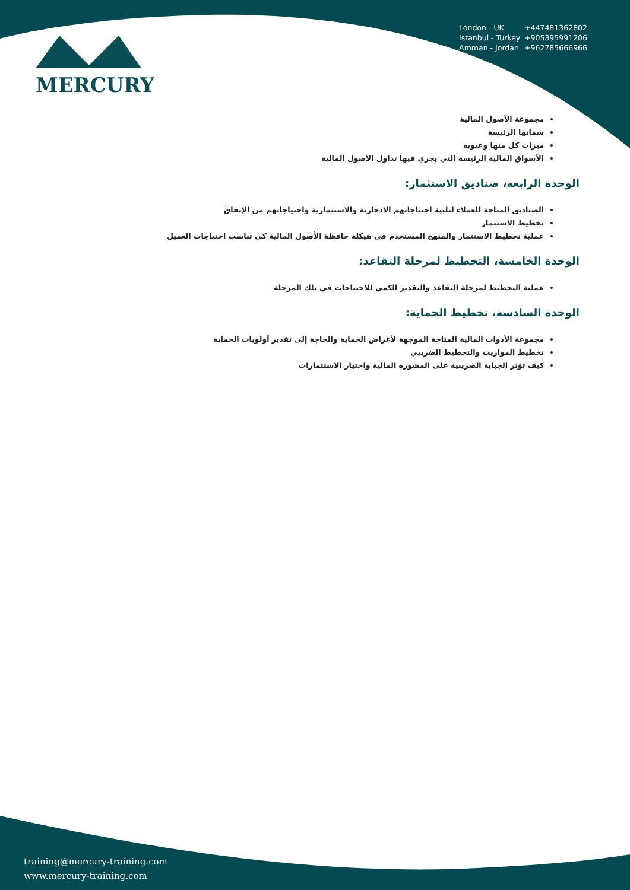MERCURY
London - UK +447481362802
Istanbul - Turkey +905395991206
Amman - Jordan +962785666966
مجموعة الأصول المالية
سماتها الرئيسة
ميزات كل منها وعيوبه
الأسواق المالية الرئيسة التي يجري فيها تداول الأصول المالية
الوحدة الرابعة، صناديق الاستثمار:
الصناديق المتاحة للعملاء لتلبية احتياجاتهم الادخارية والاستثمارية واحتياجاتهم من الإنفاق
تخطيط الاستثمار
عملية تخطيط الاستثمار والمنهج المستخدم في هيكلة حافظة الأصول المالية كي تناسب احتياجات العميل
الوحدة الخامسة، التخطيط لمرحلة التقاعد:
عملية التخطيط لمرحلة التقاعد والتقدير الكمي للاحتياجات في تلك المرحلة
الوحدة السادسة، تخطيط الحماية:
مجموعة الأدوات المالية المتاحة الموجهة لأغراض الحماية والحاجة إلى تقدير أولويات الحماية
تخطيط المواريث والتخطيط الضريبي
كيف تؤثر الجباية الضريبية على المشورة المالية واختيار الاستثمارات
training@mercury-training.com
www.mercury-training.com